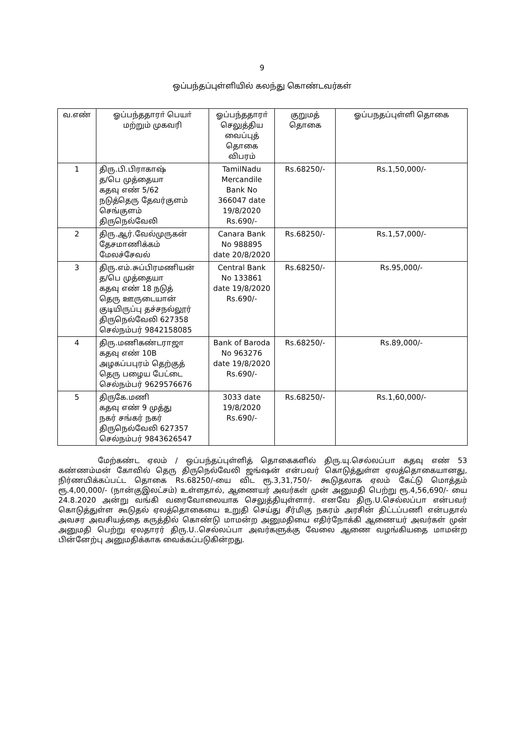9
ஒப்பந்தப்புள்ளியில் கலந்து கொண்டவர்கள்
| வ.எண் | ஓப்பந்ததாரா் பெயா் மற்றும் முகவரி | ஓப்பந்ததாரா் செலுத்திய வைப்புத் தொகை விபரம் | குறுமத் தொகை | ஓப்பநதப்புள்ளி தொகை |
| --- | --- | --- | --- | --- |
| 1 | திரு.பி.பிராகாஷ் த/பெ முத்தையா கதவு எண் 5/62 நடுத்தெரு தேவர்குளம் செங்குளம் திருநெல்வேலி | TamilNadu Mercandile Bank No 366047 date 19/8/2020 Rs.690/- | Rs.68250/- | Rs.1,50,000/- |
| 2 | திரு.ஆர்.வேல்முருகன் தேசமாணிக்கம் மேலச்சேவல் | Canara Bank No 988895 date 20/8/2020 | Rs.68250/- | Rs.1,57,000/- |
| 3 | திரு.எம்.சுப்பிரமணியன் த/பெ முத்தையா கதவு எண் 18 நடுத் தெரு ஊருடையான் குடியிருப்பு தச்சநல்லூர் திருநெல்வேலி 627358 செல்நம்பர் 9842158085 | Central Bank No 133861 date 19/8/2020 Rs.690/- | Rs.68250/- | Rs.95,000/- |
| 4 | திரு.மணிகண்டராஜா கதவு எண் 10B அழகப்பபுரம் தெற்குத் தெரு பழைய பேட்டை செல்நம்பர் 9629576676 | Bank of Baroda No 963276 date 19/8/2020 Rs.690/- | Rs.68250/- | Rs.89,000/- |
| 5 | திருகே.மணி கதவு எண் 9 முத்து நகர் சங்கர் நகர் திருநெல்வேலி 627357 செல்நம்பர் 9843626547 | 3033 date 19/8/2020 Rs.690/- | Rs.68250/- | Rs.1,60,000/- |
மேற்கண்ட ஏலம் / ஒப்பந்தப்புள்ளித் தொகைகளில் திரு.யு.செல்லப்பா கதவு எண் 53 கண்ணம்மன் கோவில் தெரு திருநெல்வேலி ஜங்ஷன் என்பவர் கொடுத்துள்ள ஏலத்தொகையானது, நிர்ணயிக்கப்பட்ட தொகை Rs.68250/-யை விட ரூ.3,31,750/- கூடுதலாக ஏலம் கேட்டு மொத்தம் ரூ.4,00,000/- (நான்குஇலட்சம்) உள்ளதால், ஆணையர் அவர்கள் முன் அனுமதி பெற்று ரூ.4,56,690/- யை 24.8.2020 அன்று வங்கி வரைவோலையாக செலுத்தியுள்ளார். எனவே திரு.U.செல்லப்பா என்பவர் கொடுத்துள்ள கூடுதல் ஏலத்தொகையை உறுதி செய்து சீர்மிகு நகரம் அரசின் திட்டப்பணி என்பதால் அவசர அவசியத்தை கருத்தில் கொண்டு மாமன்ற அனுமதியை எதிர்நோக்கி ஆணையர் அவர்கள் முன் அனுமதி பெற்று ஏலதாரர் திரு.U..செல்லப்பா அவர்களுக்கு வேலை ஆணை வழங்கியதை மாமன்ற பின்னேற்பு அனுமதிக்காக வைக்கப்படுகின்றது.